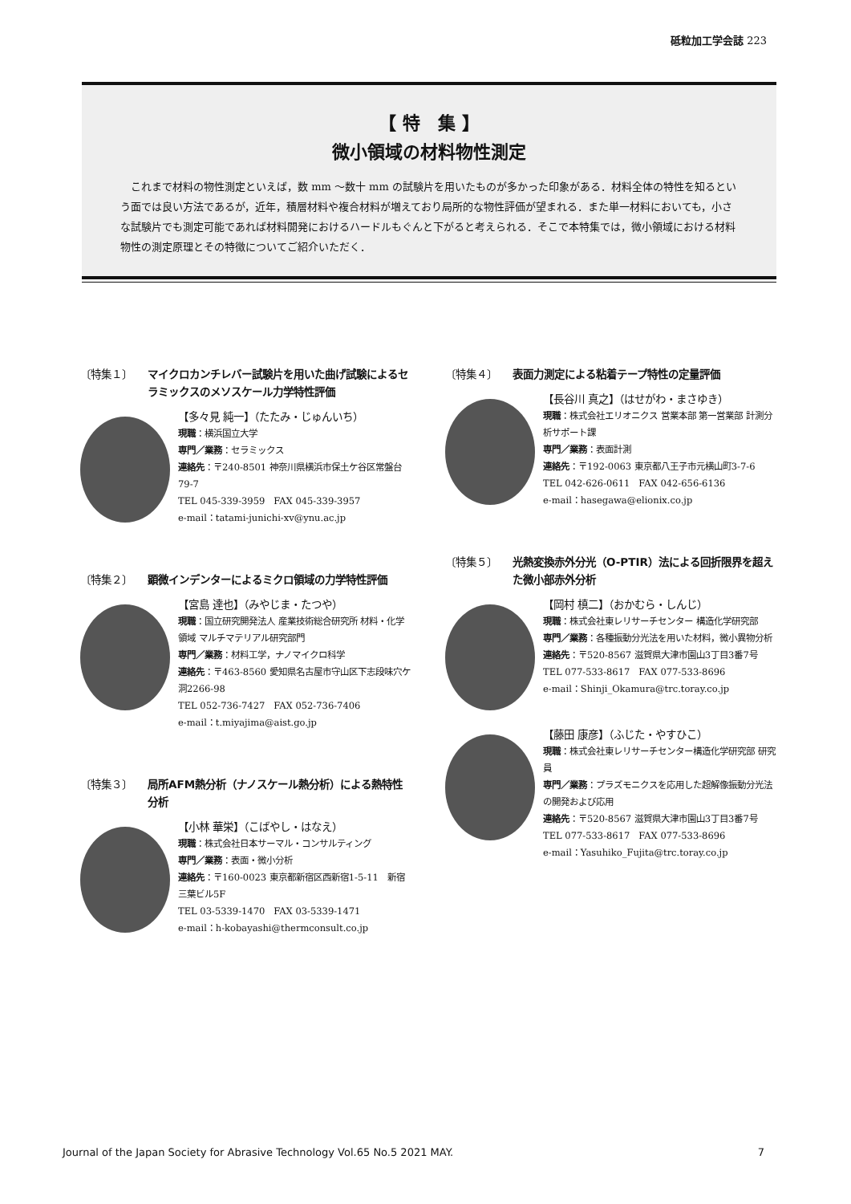砥粒加工学会誌 223
【 特　集 】
微小領域の材料物性測定
これまで材料の物性測定といえば，数 mm ～数十 mm の試験片を用いたものが多かった印象がある．材料全体の特性を知るという面では良い方法であるが，近年，積層材料や複合材料が増えており局所的な物性評価が望まれる．また単一材料においても，小さな試験片でも測定可能であれば材料開発におけるハードルもぐんと下がると考えられる．そこで本特集では，微小領域における材料物性の測定原理とその特徴についてご紹介いただく．
〔特集１〕 マイクロカンチレバー試験片を用いた曲げ試験によるセラミックスのメソスケール力学特性評価
【多々見 純一】（たたみ・じゅんいち）
現職：横浜国立大学
専門／業務：セラミックス
連絡先：〒240-8501 神奈川県横浜市保土ケ谷区常盤台79-7
TEL 045-339-3959　FAX 045-339-3957
e-mail：tatami-junichi-xv@ynu.ac.jp
〔特集２〕 顕微インデンターによるミクロ領域の力学特性評価
【宮島 達也】（みやじま・たつや）
現職：国立研究開発法人 産業技術総合研究所 材料・化学領域 マルチマテリアル研究部門
専門／業務：材料工学，ナノマイクロ科学
連絡先：〒463-8560 愛知県名古屋市守山区下志段味穴ケ洞2266-98
TEL 052-736-7427　FAX 052-736-7406
e-mail：t.miyajima@aist.go.jp
〔特集３〕 局所AFM熱分析（ナノスケール熱分析）による熱特性分析
【小林 華栄】（こばやし・はなえ）
現職：株式会社日本サーマル・コンサルティング
専門／業務：表面・微小分析
連絡先：〒160-0023 東京都新宿区西新宿1-5-11　新宿三葉ビル5F
TEL 03-5339-1470　FAX 03-5339-1471
e-mail：h-kobayashi@thermconsult.co.jp
〔特集４〕 表面力測定による粘着テープ特性の定量評価
【長谷川 真之】（はせがわ・まさゆき）
現職：株式会社エリオニクス 営業本部 第一営業部 計測分析サポート課
専門／業務：表面計測
連絡先：〒192-0063 東京都八王子市元横山町3-7-6
TEL 042-626-0611　FAX 042-656-6136
e-mail：hasegawa@elionix.co.jp
〔特集５〕 光熱変換赤外分光（O-PTIR）法による回折限界を超えた微小部赤外分析
【岡村 槙二】（おかむら・しんじ）
現職：株式会社東レリサーチセンター 構造化学研究部
専門／業務：各種振動分光法を用いた材料，微小異物分析
連絡先：〒520-8567 滋賀県大津市園山3丁目3番7号
TEL 077-533-8617　FAX 077-533-8696
e-mail：Shinji_Okamura@trc.toray.co.jp
【藤田 康彦】（ふじた・やすひこ）
現職：株式会社東レリサーチセンター構造化学研究部 研究員
専門／業務：プラズモニクスを応用した超解像振動分光法の開発および応用
連絡先：〒520-8567 滋賀県大津市園山3丁目3番7号
TEL 077-533-8617　FAX 077-533-8696
e-mail：Yasuhiko_Fujita@trc.toray.co.jp
Journal of the Japan Society for Abrasive Technology Vol.65 No.5 2021 MAY. 7